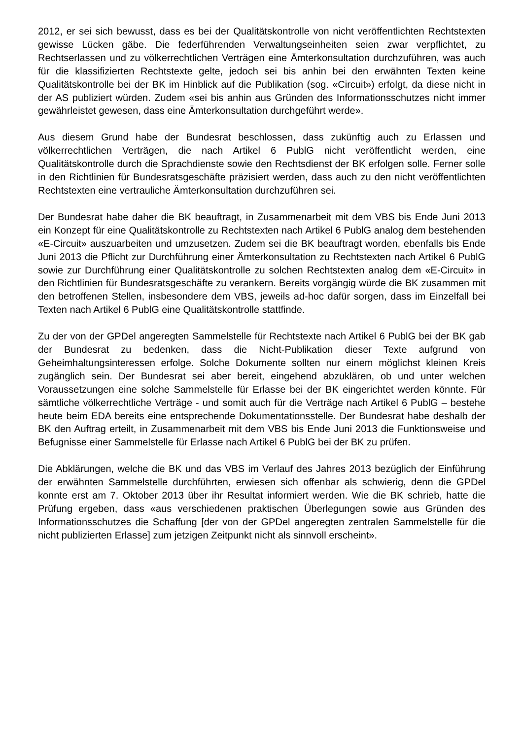2012, er sei sich bewusst, dass es bei der Qualitätskontrolle von nicht veröffentlichten Rechtstexten gewisse Lücken gäbe. Die federführenden Verwaltungseinheiten seien zwar verpflichtet, zu Rechtserlassen und zu völkerrechtlichen Verträgen eine Ämterkonsultation durchzuführen, was auch für die klassifizierten Rechtstexte gelte, jedoch sei bis anhin bei den erwähnten Texten keine Qualitätskontrolle bei der BK im Hinblick auf die Publikation (sog. «Circuit») erfolgt, da diese nicht in der AS publiziert würden. Zudem «sei bis anhin aus Gründen des Informationsschutzes nicht immer gewährleistet gewesen, dass eine Ämterkonsultation durchgeführt werde».
Aus diesem Grund habe der Bundesrat beschlossen, dass zukünftig auch zu Erlassen und völkerrechtlichen Verträgen, die nach Artikel 6 PublG nicht veröffentlicht werden, eine Qualitätskontrolle durch die Sprachdienste sowie den Rechtsdienst der BK erfolgen solle. Ferner solle in den Richtlinien für Bundesratsgeschäfte präzisiert werden, dass auch zu den nicht veröffentlichten Rechtstexten eine vertrauliche Ämterkonsultation durchzuführen sei.
Der Bundesrat habe daher die BK beauftragt, in Zusammenarbeit mit dem VBS bis Ende Juni 2013 ein Konzept für eine Qualitätskontrolle zu Rechtstexten nach Artikel 6 PublG analog dem bestehenden «E-Circuit» auszuarbeiten und umzusetzen. Zudem sei die BK beauftragt worden, ebenfalls bis Ende Juni 2013 die Pflicht zur Durchführung einer Ämterkonsultation zu Rechtstexten nach Artikel 6 PublG sowie zur Durchführung einer Qualitätskontrolle zu solchen Rechtstexten analog dem «E-Circuit» in den Richtlinien für Bundesratsgeschäfte zu verankern. Bereits vorgängig würde die BK zusammen mit den betroffenen Stellen, insbesondere dem VBS, jeweils ad-hoc dafür sorgen, dass im Einzelfall bei Texten nach Artikel 6 PublG eine Qualitätskontrolle stattfinde.
Zu der von der GPDel angeregten Sammelstelle für Rechtstexte nach Artikel 6 PublG bei der BK gab der Bundesrat zu bedenken, dass die Nicht-Publikation dieser Texte aufgrund von Geheimhaltungsinteressen erfolge. Solche Dokumente sollten nur einem möglichst kleinen Kreis zugänglich sein. Der Bundesrat sei aber bereit, eingehend abzuklären, ob und unter welchen Voraussetzungen eine solche Sammelstelle für Erlasse bei der BK eingerichtet werden könnte. Für sämtliche völkerrechtliche Verträge - und somit auch für die Verträge nach Artikel 6 PublG – bestehe heute beim EDA bereits eine entsprechende Dokumentationsstelle. Der Bundesrat habe deshalb der BK den Auftrag erteilt, in Zusammenarbeit mit dem VBS bis Ende Juni 2013 die Funktionsweise und Befugnisse einer Sammelstelle für Erlasse nach Artikel 6 PublG bei der BK zu prüfen.
Die Abklärungen, welche die BK und das VBS im Verlauf des Jahres 2013 bezüglich der Einführung der erwähnten Sammelstelle durchführten, erwiesen sich offenbar als schwierig, denn die GPDel konnte erst am 7. Oktober 2013 über ihr Resultat informiert werden. Wie die BK schrieb, hatte die Prüfung ergeben, dass «aus verschiedenen praktischen Überlegungen sowie aus Gründen des Informationsschutzes die Schaffung [der von der GPDel angeregten zentralen Sammelstelle für die nicht publizierten Erlasse] zum jetzigen Zeitpunkt nicht als sinnvoll erscheint».